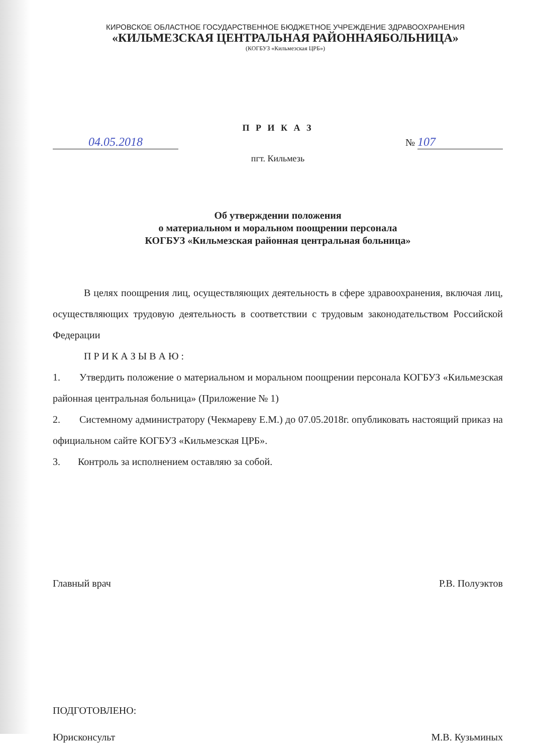КИРОВСКОЕ ОБЛАСТНОЕ ГОСУДАРСТВЕННОЕ БЮДЖЕТНОЕ УЧРЕЖДЕНИЕ ЗДРАВООХРАНЕНИЯ
«КИЛЬМЕЗСКАЯ ЦЕНТРАЛЬНАЯ РАЙОННАЯБОЛЬНИЦА»
(КОГБУЗ «Кильмезская ЦРБ»)
П Р И К А З
04.05.2018 № 107
пгт. Кильмезь
Об утверждении положения
о материальном и моральном поощрении персонала
КОГБУЗ «Кильмезская районная центральная больница»
В целях поощрения лиц, осуществляющих деятельность в сфере здравоохранения, включая лиц, осуществляющих трудовую деятельность в соответствии с трудовым законодательством Российской Федерации
П Р И К А З Ы В А Ю :
1. Утвердить положение о материальном и моральном поощрении персонала КОГБУЗ «Кильмезская районная центральная больница» (Приложение № 1)
2. Системному администратору (Чекмареву Е.М.) до 07.05.2018г. опубликовать настоящий приказ на официальном сайте КОГБУЗ «Кильмезская ЦРБ».
3. Контроль за исполнением оставляю за собой.
Главный врач Р.В. Полуэктов
ПОДГОТОВЛЕНО:
Юрисконсульт М.В. Кузьминых